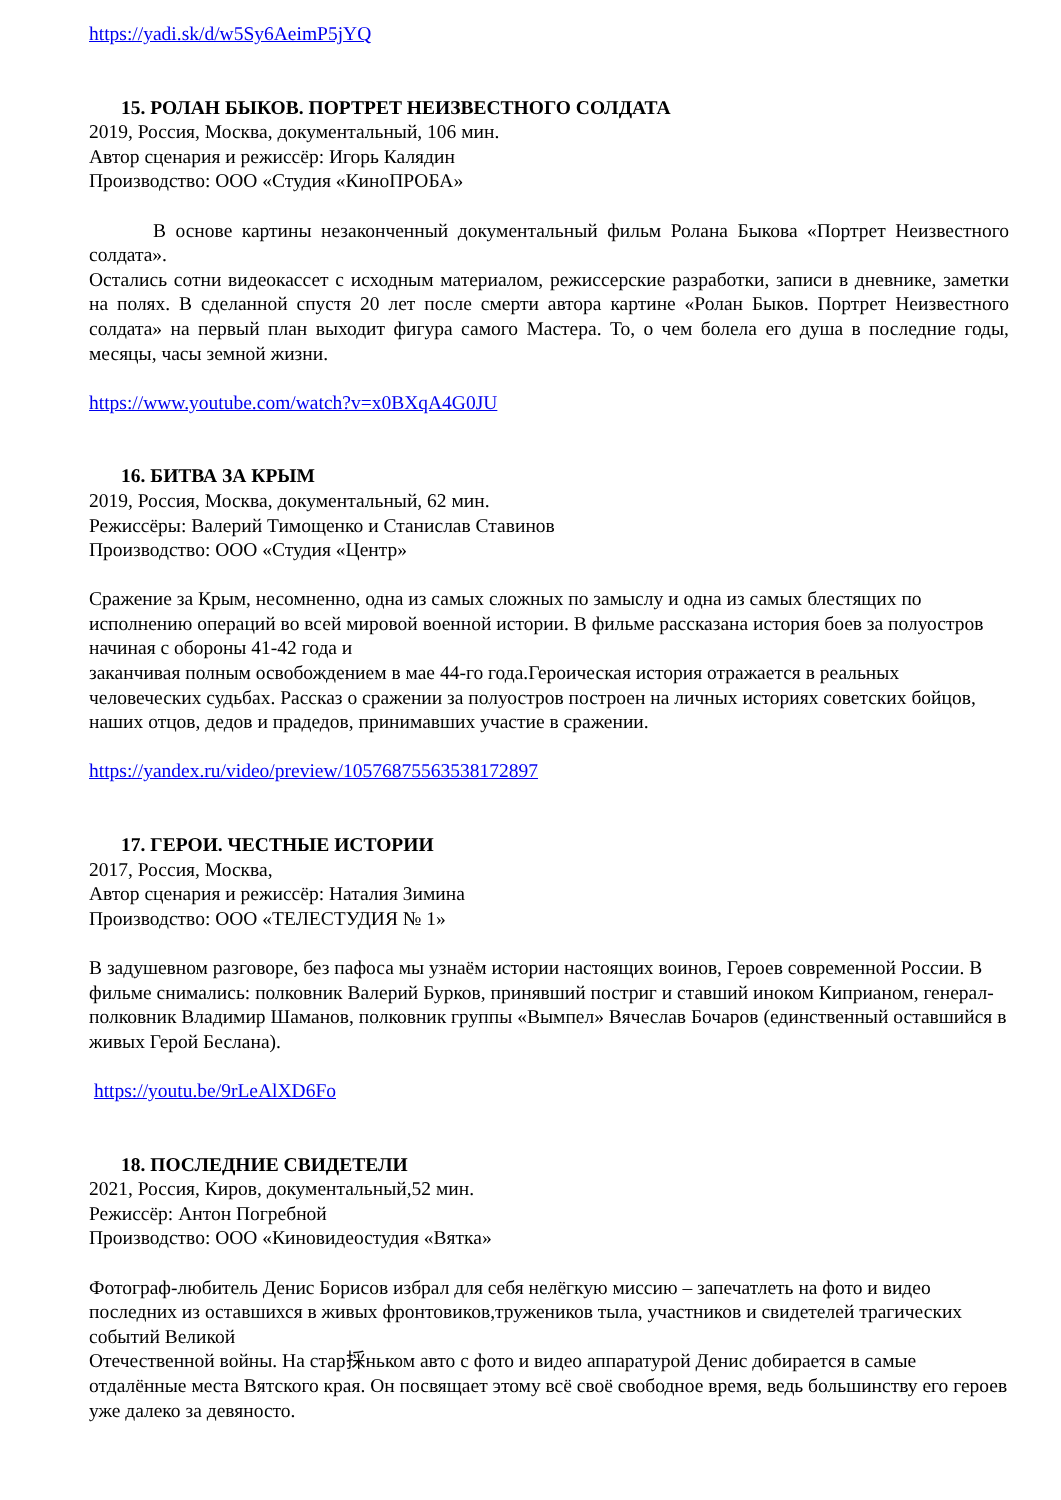https://yadi.sk/d/w5Sy6AeimP5jYQ
15. РОЛАН БЫКОВ. ПОРТРЕТ НЕИЗВЕСТНОГО СОЛДАТА
2019, Россия, Москва, документальный, 106 мин.
Автор сценария и режиссёр: Игорь Калядин
Производство: ООО «Студия «КиноПРОБА»
В основе картины незаконченный документальный фильм Ролана Быкова «Портрет Неизвестного солдата».
Остались сотни видеокассет с исходным материалом, режиссерские разработки, записи в дневнике, заметки на полях. В сделанной спустя 20 лет после смерти автора картине «Ролан Быков. Портрет Неизвестного солдата» на первый план выходит фигура самого Мастера. То, о чем болела его душа в последние годы, месяцы, часы земной жизни.
https://www.youtube.com/watch?v=x0BXqA4G0JU
16. БИТВА ЗА КРЫМ
2019, Россия, Москва, документальный, 62 мин.
Режиссёры: Валерий Тимощенко и Станислав Ставинов
Производство: ООО «Студия «Центр»
Сражение за Крым, несомненно, одна из самых сложных по замыслу и одна из самых блестящих по исполнению операций во всей мировой военной истории. В фильме рассказана история боев за полуостров начиная с обороны 41-42 года и
заканчивая полным освобождением в мае 44-го года.Героическая история отражается в реальных человеческих судьбах. Рассказ о сражении за полуостров построен на личных историях советских бойцов, наших отцов, дедов и прадедов, принимавших участие в сражении.
https://yandex.ru/video/preview/10576875563538172897
17. ГЕРОИ. ЧЕСТНЫЕ ИСТОРИИ
2017, Россия, Москва,
Автор сценария и режиссёр: Наталия Зимина
Производство: ООО «ТЕЛЕСТУДИЯ № 1»
В задушевном разговоре, без пафоса мы узнаём истории настоящих воинов, Героев современной России. В фильме снимались: полковник Валерий Бурков, принявший постриг и ставший иноком Киприаном, генерал-полковник Владимир Шаманов, полковник группы «Вымпел» Вячеслав Бочаров (единственный оставшийся в живых Герой Беслана).
https://youtu.be/9rLeAlXD6Fo
18. ПОСЛЕДНИЕ СВИДЕТЕЛИ
2021, Россия, Киров, документальный,52 мин.
Режиссёр: Антон Погребной
Производство: ООО «Киновидеостудия «Вятка»
Фотограф-любитель Денис Борисов избрал для себя нелёгкую миссию – запечатлеть на фото и видео последних из оставшихся в живых фронтовиков,тружеников тыла, участников и свидетелей трагических событий Великой
Отечественной войны. На стар採ньком авто с фото и видео аппаратурой Денис добирается в самые отдалённые места Вятского края. Он посвящает этому всё своё свободное время, ведь большинству его героев уже далеко за девяносто.